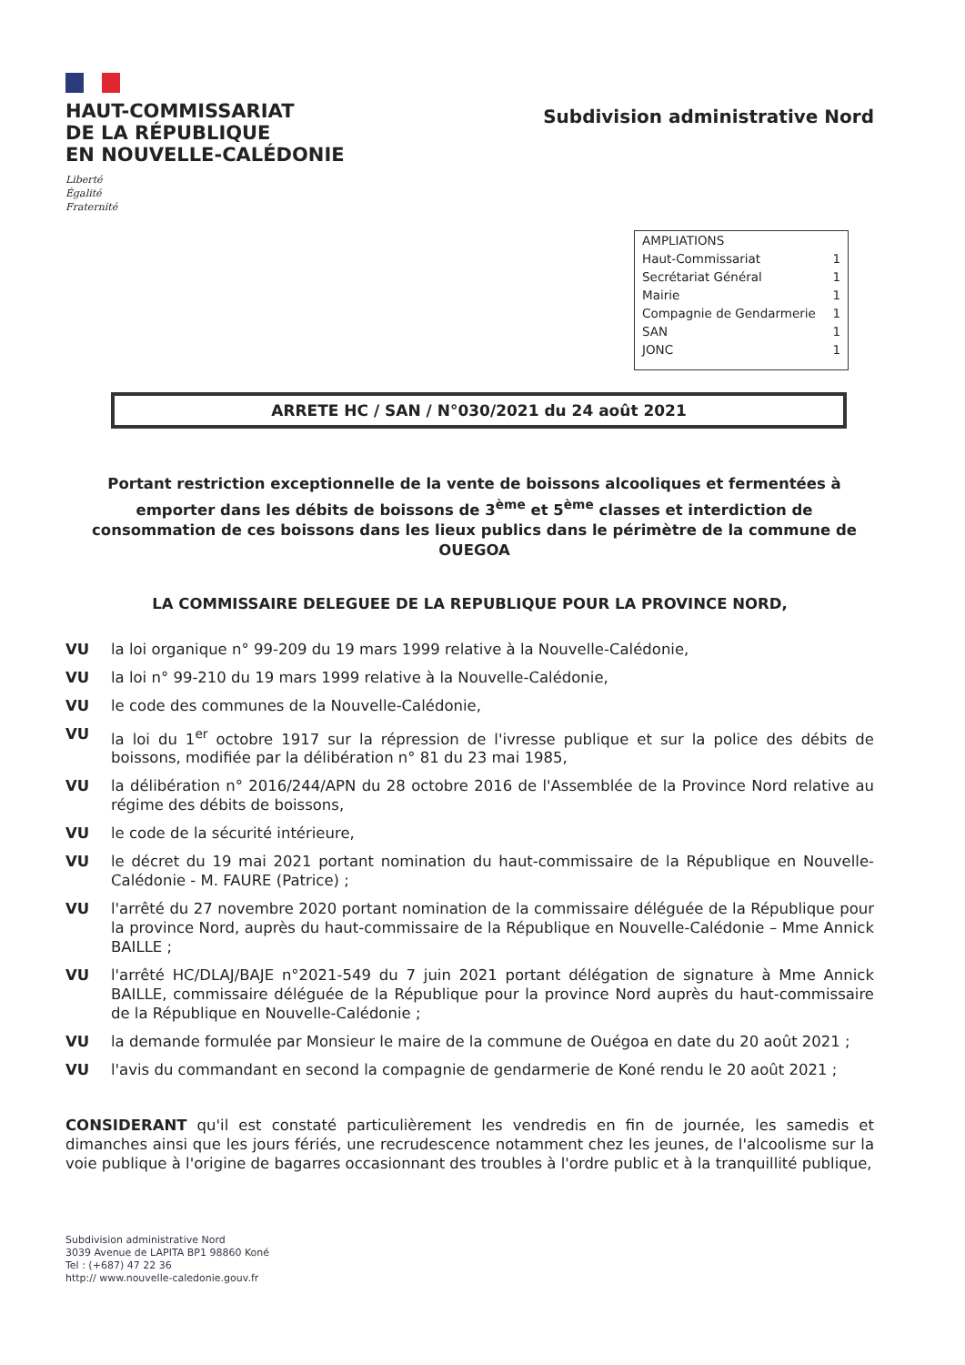HAUT-COMMISSARIAT
DE LA RÉPUBLIQUE
EN NOUVELLE-CALÉDONIE
Liberté
Égalité
Fraternité
Subdivision administrative Nord
| AMPLIATIONS | |
| Haut-Commissariat | 1 |
| Secrétariat Général | 1 |
| Mairie | 1 |
| Compagnie de Gendarmerie | 1 |
| SAN | 1 |
| JONC | 1 |
ARRETE HC / SAN / N°030/2021 du 24 août 2021
Portant restriction exceptionnelle de la vente de boissons alcooliques et fermentées à emporter dans les débits de boissons de 3<sup>ème</sup> et 5<sup>ème</sup> classes et interdiction de consommation de ces boissons dans les lieux publics dans le périmètre de la commune de OUEGOA
LA COMMISSAIRE DELEGUEE DE LA REPUBLIQUE POUR LA PROVINCE NORD,
VU la loi organique n° 99-209 du 19 mars 1999 relative à la Nouvelle-Calédonie,
VU la loi n° 99-210 du 19 mars 1999 relative à la Nouvelle-Calédonie,
VU le code des communes de la Nouvelle-Calédonie,
VU la loi du 1<sup>er</sup> octobre 1917 sur la répression de l'ivresse publique et sur la police des débits de boissons, modifiée par la délibération n° 81 du 23 mai 1985,
VU la délibération n° 2016/244/APN du 28 octobre 2016 de l'Assemblée de la Province Nord relative au régime des débits de boissons,
VU le code de la sécurité intérieure,
VU le décret du 19 mai 2021 portant nomination du haut-commissaire de la République en Nouvelle-Calédonie - M. FAURE (Patrice) ;
VU l'arrêté du 27 novembre 2020 portant nomination de la commissaire déléguée de la République pour la province Nord, auprès du haut-commissaire de la République en Nouvelle-Calédonie – Mme Annick BAILLE ;
VU l'arrêté HC/DLAJ/BAJE n°2021-549 du 7 juin 2021 portant délégation de signature à Mme Annick BAILLE, commissaire déléguée de la République pour la province Nord auprès du haut-commissaire de la République en Nouvelle-Calédonie ;
VU la demande formulée par Monsieur le maire de la commune de Ouégoa en date du 20 août 2021 ;
VU l'avis du commandant en second la compagnie de gendarmerie de Koné rendu le 20 août 2021 ;
CONSIDERANT qu'il est constaté particulièrement les vendredis en fin de journée, les samedis et dimanches ainsi que les jours fériés, une recrudescence notamment chez les jeunes, de l'alcoolisme sur la voie publique à l'origine de bagarres occasionnant des troubles à l'ordre public et à la tranquillité publique,
Subdivision administrative Nord
3039 Avenue de LAPITA BP1 98860 Koné
Tel : (+687) 47 22 36
http:// www.nouvelle-caledonie.gouv.fr